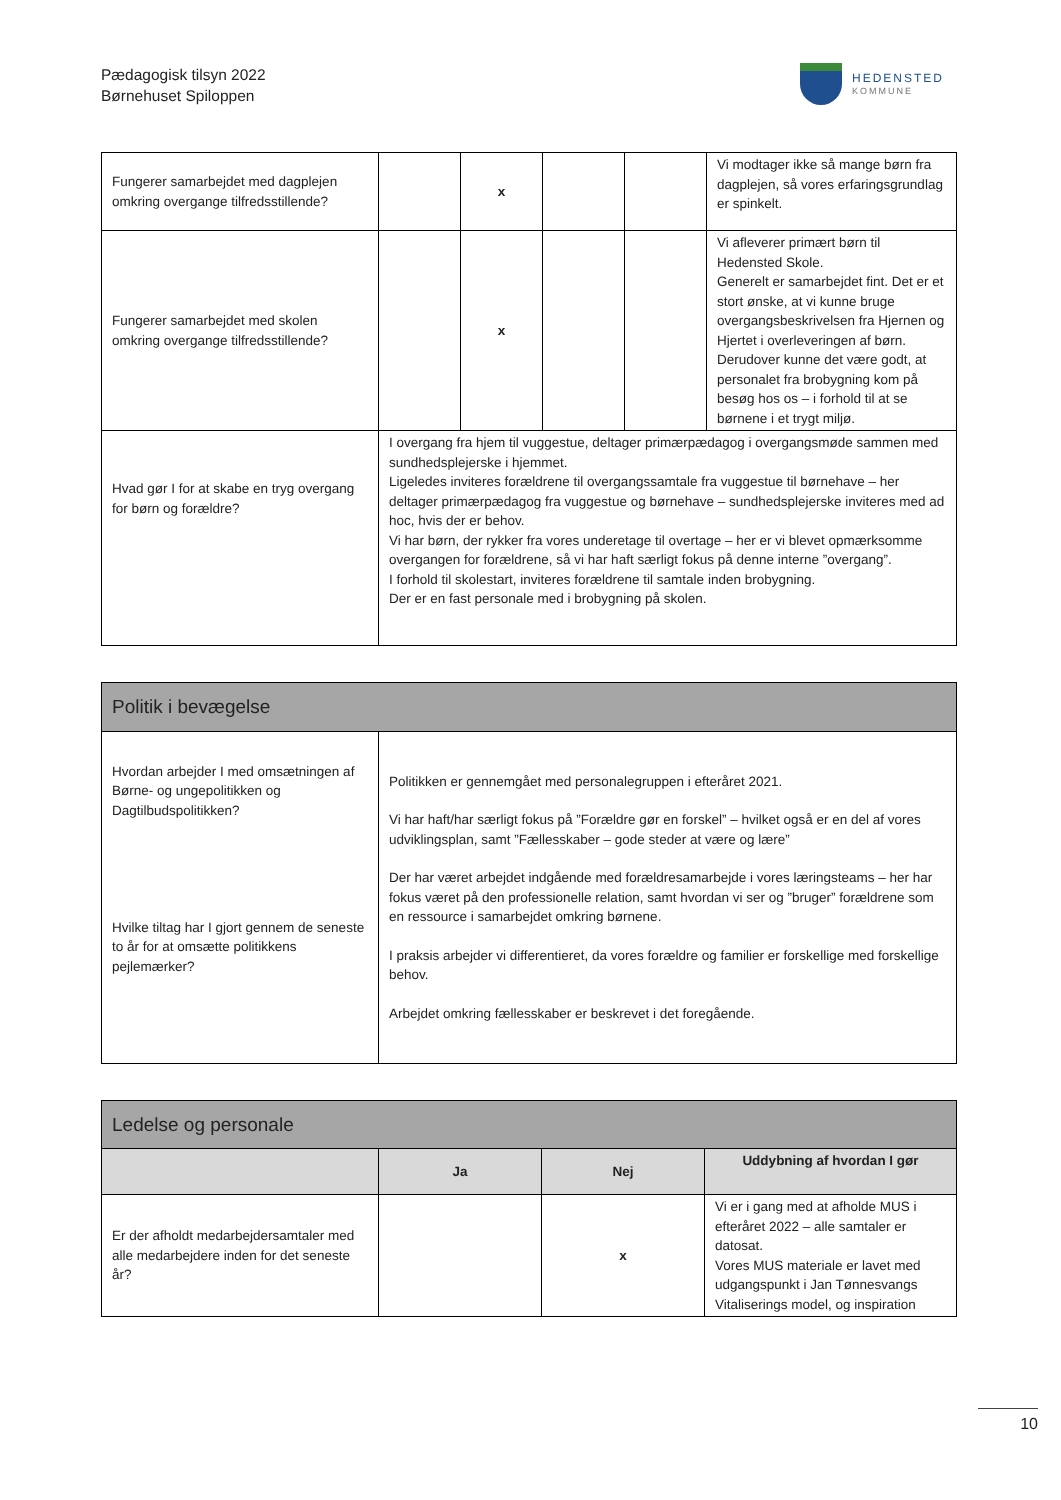Pædagogisk tilsyn 2022
Børnehuset Spiloppen
HEDENSTED
KOMMUNE
| Fungerer samarbejdet med dagplejen omkring overgange tilfredsstillende? | | x | | | Vi modtager ikke så mange børn fra dagplejen, så vores erfaringsgrundlag er spinkelt. |
| Fungerer samarbejdet med skolen omkring overgange tilfredsstillende? | | x | | | Vi afleverer primært børn til Hedensted Skole. Generelt er samarbejdet fint. Det er et stort ønske, at vi kunne bruge overgangsbeskrivelsen fra Hjernen og Hjertet i overleveringen af børn. Derudover kunne det være godt, at personalet fra brobygning kom på besøg hos os – i forhold til at se børnene i et trygt miljø. |
| Hvad gør I for at skabe en tryg overgang for børn og forældre? | I overgang fra hjem til vuggestue, deltager primærpædagog i overgangsmøde sammen med sundhedsplejerske i hjemmet. Ligeledes inviteres forældrene til overgangssamtale fra vuggestue til børnehave – her deltager primærpædagog fra vuggestue og børnehave – sundhedsplejerske inviteres med ad hoc, hvis der er behov. Vi har børn, der rykker fra vores underetage til overtage – her er vi blevet opmærksomme overgangen for forældrene, så vi har haft særligt fokus på denne interne ”overgang”. I forhold til skolestart, inviteres forældrene til samtale inden brobygning. Der er en fast personale med i brobygning på skolen. | | | | |
| Politik i bevægelse | |
| --- | --- |
| Hvordan arbejder I med omsætningen af Børne- og ungepolitikken og Dagtilbudspolitikken? Hvilke tiltag har I gjort gennem de seneste to år for at omsætte politikkens pejlemærker? | Politikken er gennemgået med personalegruppen i efteråret 2021. Vi har haft/har særligt fokus på ”Forældre gør en forskel” – hvilket også er en del af vores udviklingsplan, samt ”Fællesskaber – gode steder at være og lære” Der har været arbejdet indgående med forældresamarbejde i vores læringsteams – her har fokus været på den professionelle relation, samt hvordan vi ser og ”bruger” forældrene som en ressource i samarbejdet omkring børnene. I praksis arbejder vi differentieret, da vores forældre og familier er forskellige med forskellige behov. Arbejdet omkring fællesskaber er beskrevet i det foregående. |
| Ledelse og personale | | | |
| --- | --- | --- | --- |
| | Ja | Nej | Uddybning af hvordan I gør |
| Er der afholdt medarbejdersamtaler med alle medarbejdere inden for det seneste år? | | x | Vi er i gang med at afholde MUS i efteråret 2022 – alle samtaler er datosat. Vores MUS materiale er lavet med udgangspunkt i Jan Tønnesvangs Vitaliserings model, og inspiration |
10